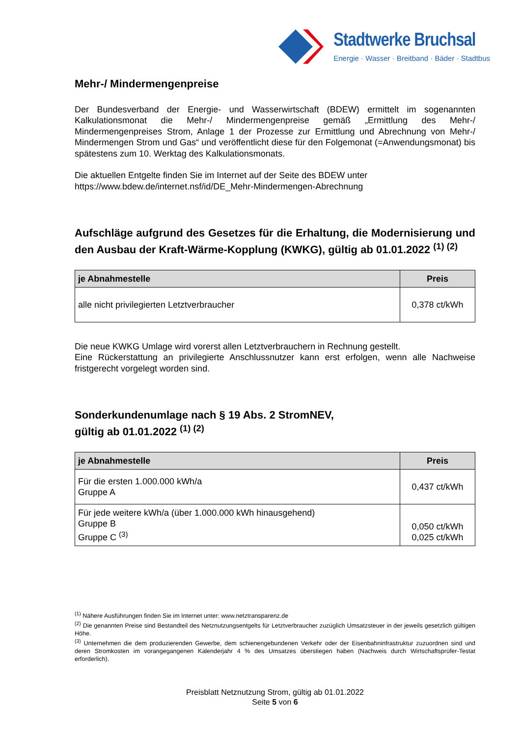Stadtwerke Bruchsal
Energie · Wasser · Breitband · Bäder · Stadtbus
Mehr-/ Mindermengenpreise
Der Bundesverband der Energie- und Wasserwirtschaft (BDEW) ermittelt im sogenannten Kalkulationsmonat die Mehr-/ Mindermengenpreise gemäß „Ermittlung des Mehr-/ Mindermengenpreises Strom, Anlage 1 der Prozesse zur Ermittlung und Abrechnung von Mehr-/ Mindermengen Strom und Gas“ und veröffentlicht diese für den Folgemonat (=Anwendungsmonat) bis spätestens zum 10. Werktag des Kalkulationsmonats.
Die aktuellen Entgelte finden Sie im Internet auf der Seite des BDEW unter
https://www.bdew.de/internet.nsf/id/DE_Mehr-Mindermengen-Abrechnung
Aufschläge aufgrund des Gesetzes für die Erhaltung, die Modernisierung und den Ausbau der Kraft-Wärme-Kopplung (KWKG), gültig ab 01.01.2022 <sup>(1) (2)</sup>
| je Abnahmestelle | Preis |
| --- | --- |
| alle nicht privilegierten Letztverbraucher | 0,378 ct/kWh |
Die neue KWKG Umlage wird vorerst allen Letztverbrauchern in Rechnung gestellt.
Eine Rückerstattung an privilegierte Anschlussnutzer kann erst erfolgen, wenn alle Nachweise fristgerecht vorgelegt worden sind.
Sonderkundenumlage nach § 19 Abs. 2 StromNEV,
gültig ab 01.01.2022 <sup>(1) (2)</sup>
| je Abnahmestelle | Preis |
| --- | --- |
| Für die ersten 1.000.000 kWh/a Gruppe A | 0,437 ct/kWh |
| Für jede weitere kWh/a (über 1.000.000 kWh hinausgehend) Gruppe B Gruppe C <sup>(3)</sup> | 0,050 ct/kWh 0,025 ct/kWh |
<sup>(1)</sup> Nähere Ausführungen finden Sie im Internet unter: www.netztransparenz.de
<sup>(2)</sup> Die genannten Preise sind Bestandteil des Netznutzungsentgelts für Letztverbraucher zuzüglich Umsatzsteuer in der jeweils gesetzlich gültigen Höhe.
<sup>(3)</sup> Unternehmen die dem produzierenden Gewerbe, dem schienengebundenen Verkehr oder der Eisenbahninfrastruktur zuzuordnen sind und deren Stromkosten im vorangegangenen Kalenderjahr 4 % des Umsatzes überstiegen haben (Nachweis durch Wirtschaftsprüfer-Testat erforderlich).
Preisblatt Netznutzung Strom, gültig ab 01.01.2022
Seite 5 von 6